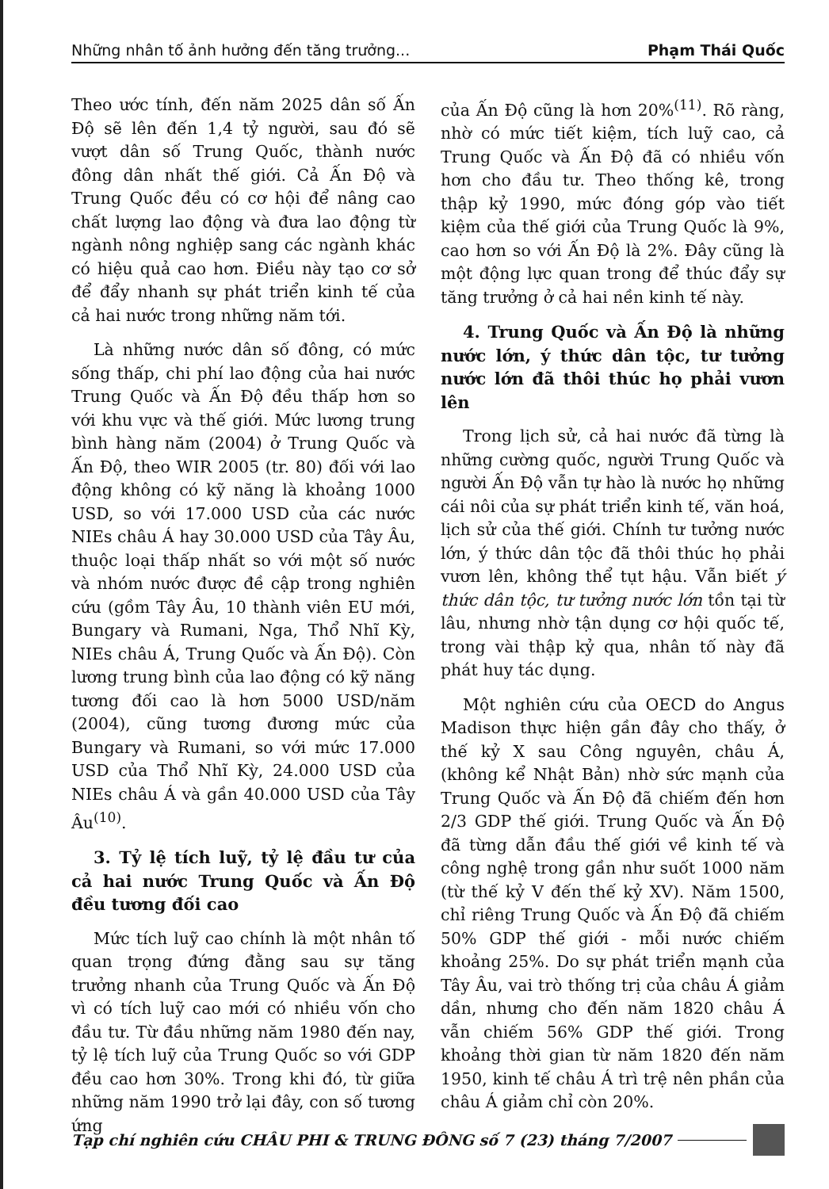Những nhân tố ảnh hưởng đến tăng trưởng... Phạm Thái Quốc
Theo ước tính, đến năm 2025 dân số Ấn Độ sẽ lên đến 1,4 tỷ người, sau đó sẽ vượt dân số Trung Quốc, thành nước đông dân nhất thế giới. Cả Ấn Độ và Trung Quốc đều có cơ hội để nâng cao chất lượng lao động và đưa lao động từ ngành nông nghiệp sang các ngành khác có hiệu quả cao hơn. Điều này tạo cơ sở để đẩy nhanh sự phát triển kinh tế của cả hai nước trong những năm tới.
Là những nước dân số đông, có mức sống thấp, chi phí lao động của hai nước Trung Quốc và Ấn Độ đều thấp hơn so với khu vực và thế giới. Mức lương trung bình hàng năm (2004) ở Trung Quốc và Ấn Độ, theo WIR 2005 (tr. 80) đối với lao động không có kỹ năng là khoảng 1000 USD, so với 17.000 USD của các nước NIEs châu Á hay 30.000 USD của Tây Âu, thuộc loại thấp nhất so với một số nước và nhóm nước được đề cập trong nghiên cứu (gồm Tây Âu, 10 thành viên EU mới, Bungary và Rumani, Nga, Thổ Nhĩ Kỳ, NIEs châu Á, Trung Quốc và Ấn Độ). Còn lương trung bình của lao động có kỹ năng tương đối cao là hơn 5000 USD/năm (2004), cũng tương đương mức của Bungary và Rumani, so với mức 17.000 USD của Thổ Nhĩ Kỳ, 24.000 USD của NIEs châu Á và gần 40.000 USD của Tây Âu<sup>(10)</sup>.
3. Tỷ lệ tích luỹ, tỷ lệ đầu tư của cả hai nước Trung Quốc và Ấn Độ đều tương đối cao
Mức tích luỹ cao chính là một nhân tố quan trọng đứng đằng sau sự tăng trưởng nhanh của Trung Quốc và Ấn Độ vì có tích luỹ cao mới có nhiều vốn cho đầu tư. Từ đầu những năm 1980 đến nay, tỷ lệ tích luỹ của Trung Quốc so với GDP đều cao hơn 30%. Trong khi đó, từ giữa những năm 1990 trở lại đây, con số tương ứng
của Ấn Độ cũng là hơn 20%<sup>(11)</sup>. Rõ ràng, nhờ có mức tiết kiệm, tích luỹ cao, cả Trung Quốc và Ấn Độ đã có nhiều vốn hơn cho đầu tư. Theo thống kê, trong thập kỷ 1990, mức đóng góp vào tiết kiệm của thế giới của Trung Quốc là 9%, cao hơn so với Ấn Độ là 2%. Đây cũng là một động lực quan trong để thúc đẩy sự tăng trưởng ở cả hai nền kinh tế này.
4. Trung Quốc và Ấn Độ là những nước lớn, ý thức dân tộc, tư tưởng nước lớn đã thôi thúc họ phải vươn lên
Trong lịch sử, cả hai nước đã từng là những cường quốc, người Trung Quốc và người Ấn Độ vẫn tự hào là nước họ những cái nôi của sự phát triển kinh tế, văn hoá, lịch sử của thế giới. Chính tư tưởng nước lớn, ý thức dân tộc đã thôi thúc họ phải vươn lên, không thể tụt hậu. Vẫn biết ý thức dân tộc, tư tưởng nước lớn tồn tại từ lâu, nhưng nhờ tận dụng cơ hội quốc tế, trong vài thập kỷ qua, nhân tố này đã phát huy tác dụng.
Một nghiên cứu của OECD do Angus Madison thực hiện gần đây cho thấy, ở thế kỷ X sau Công nguyên, châu Á, (không kể Nhật Bản) nhờ sức mạnh của Trung Quốc và Ấn Độ đã chiếm đến hơn 2/3 GDP thế giới. Trung Quốc và Ấn Độ đã từng dẫn đầu thế giới về kinh tế và công nghệ trong gần như suốt 1000 năm (từ thế kỷ V đến thế kỷ XV). Năm 1500, chỉ riêng Trung Quốc và Ấn Độ đã chiếm 50% GDP thế giới - mỗi nước chiếm khoảng 25%. Do sự phát triển mạnh của Tây Âu, vai trò thống trị của châu Á giảm dần, nhưng cho đến năm 1820 châu Á vẫn chiếm 56% GDP thế giới. Trong khoảng thời gian từ năm 1820 đến năm 1950, kinh tế châu Á trì trệ nên phần của châu Á giảm chỉ còn 20%.
Tạp chí nghiên cứu CHÂU PHI & TRUNG ĐÔNG số 7 (23) tháng 7/2007